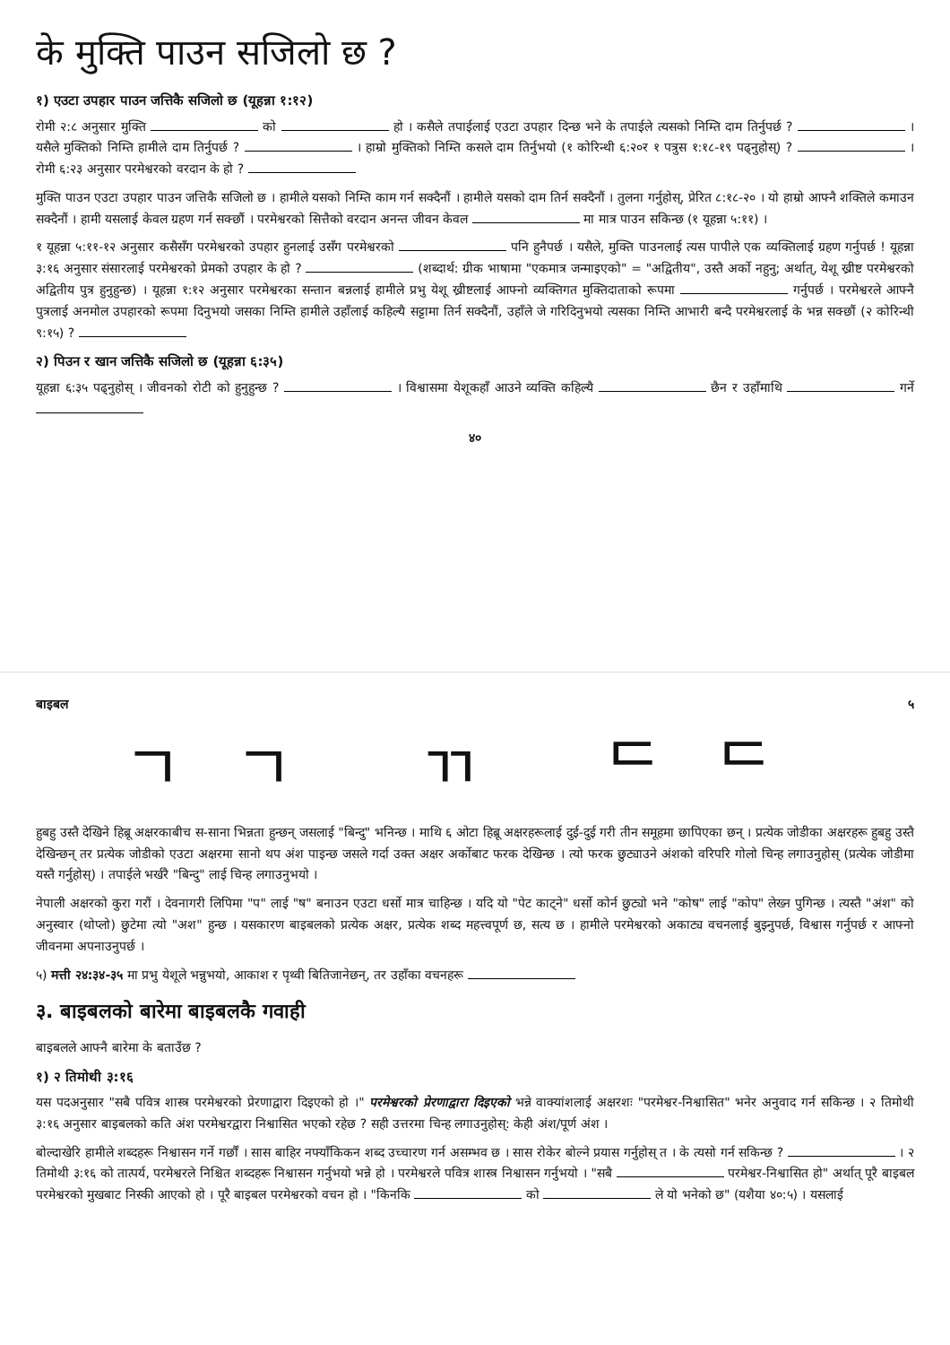के मुक्ति पाउन सजिलो छ ?
१) एउटा उपहार पाउन जत्तिकै सजिलो छ (यूहन्ना १:१२)
रोमी २:८ अनुसार मुक्ति को हो । कसैले तपाईलाई एउटा उपहार दिन्छ भने के तपाईले त्यसको निम्ति दाम तिर्नुपर्छ ? । यसैले मुक्तिको निम्ति हामीले दाम तिर्नुपर्छ ? । हाम्रो मुक्तिको निम्ति कसले दाम तिर्नुभयो (१ कोरिन्थी ६:२०र १ पत्रुस १:१८-१९ पढ्नुहोस्) ? । रोमी ६:२३ अनुसार परमेश्वरको वरदान के हो ?
मुक्ति पाउन एउटा उपहार पाउन जत्तिकै सजिलो छ । हामीले यसको निम्ति काम गर्न सक्दैनौं । हामीले यसको दाम तिर्न सक्दैनौं । तुलना गर्नुहोस्, प्रेरित ८:१८-२० । यो हाम्रो आफ्नै शक्तिले कमाउन सक्दैनौं । हामी यसलाई केवल ग्रहण गर्न सक्छौं । परमेश्वरको सित्तैको वरदान अनन्त जीवन केवल मा मात्र पाउन सकिन्छ (१ यूहन्ना ५:११) ।
१ यूहन्ना ५:११-१२ अनुसार कसैसँग परमेश्वरको उपहार हुनलाई उसँग परमेश्वरको पनि हुनैपर्छ । यसैले, मुक्ति पाउनलाई त्यस पापीले एक व्यक्तिलाई ग्रहण गर्नुपर्छ ! यूहन्ना ३:१६ अनुसार संसारलाई परमेश्वरको प्रेमको उपहार के हो ? (शब्दार्थ: ग्रीक भाषामा "एकमात्र जन्माइएको" = "अद्वितीय", उस्तै अर्को नहुनु; अर्थात्, येशू ख्रीष्ट परमेश्वरको अद्वितीय पुत्र हुनुहुन्छ) । यूहन्ना १:१२ अनुसार परमेश्वरका सन्तान बन्नलाई हामीले प्रभु येशू ख्रीष्टलाई आफ्नो व्यक्तिगत मुक्तिदाताको रूपमा गर्नुपर्छ । परमेश्वरले आफ्नै पुत्रलाई अनमोल उपहारको रूपमा दिनुभयो जसका निम्ति हामीले उहाँलाई कहिल्यै सट्टामा तिर्न सक्दैनौं, उहाँले जे गरिदिनुभयो त्यसका निम्ति आभारी बन्दै परमेश्वरलाई के भन्न सक्छौं (२ कोरिन्थी ९:१५) ?
२) पिउन र खान जत्तिकै सजिलो छ (यूहन्ना ६:३५)
यूहन्ना ६:३५ पढ्नुहोस् । जीवनको रोटी को हुनुहुन्छ ? । विश्वासमा येशूकहाँ आउने व्यक्ति कहिल्यै छैन र उहाँमाथि गर्ने
४०
बाइबल ५
ㄱㄱ ㄲ ᄃᄃ
हुबहु उस्तै देखिने हिब्रू अक्षरकाबीच स-साना भिन्नता हुन्छन् जसलाई "बिन्दु" भनिन्छ । माथि ६ ओटा हिब्रू अक्षरहरूलाई दुई-दुई गरी तीन समूहमा छापिएका छन् । प्रत्येक जोडीका अक्षरहरू हुबहु उस्तै देखिन्छन् तर प्रत्येक जोडीको एउटा अक्षरमा सानो थप अंश पाइन्छ जसले गर्दा उक्त अक्षर अर्कोबाट फरक देखिन्छ । त्यो फरक छुट्याउने अंशको वरिपरि गोलो चिन्ह लगाउनुहोस् (प्रत्येक जोडीमा यस्तै गर्नुहोस्) । तपाईले भर्खरै "बिन्दु" लाई चिन्ह लगाउनुभयो ।
नेपाली अक्षरको कुरा गरौं । देवनागरी लिपिमा "प" लाई "ष" बनाउन एउटा धर्सो मात्र चाहिन्छ । यदि यो "पेट काट्ने" धर्सो कोर्न छुट्यो भने "कोष" लाई "कोप" लेख्न पुगिन्छ । त्यस्तै "अंश" को अनुस्वार (थोप्लो) छुटेमा त्यो "अश" हुन्छ । यसकारण बाइबलको प्रत्येक अक्षर, प्रत्येक शब्द महत्त्वपूर्ण छ, सत्य छ । हामीले परमेश्वरको अकाट्य वचनलाई बुझ्नुपर्छ, विश्वास गर्नुपर्छ र आफ्नो जीवनमा अपनाउनुपर्छ ।
५) मत्ती २४:३४-३५ मा प्रभु येशूले भन्नुभयो, आकाश र पृथ्वी बितिजानेछन्, तर उहाँका वचनहरू
३. बाइबलको बारेमा बाइबलकै गवाही
बाइबलले आफ्नै बारेमा के बताउँछ ?
१) २ तिमोथी ३:१६
यस पदअनुसार "सबै पवित्र शास्त्र परमेश्वरको प्रेरणाद्वारा दिइएको हो ।" परमेश्वरको प्रेरणाद्वारा दिइएको भन्ने वाक्यांशलाई अक्षरशः "परमेश्वर-निश्वासित" भनेर अनुवाद गर्न सकिन्छ । २ तिमोथी ३:१६ अनुसार बाइबलको कति अंश परमेश्वरद्वारा निश्वासित भएको रहेछ ? सही उत्तरमा चिन्ह लगाउनुहोस्: केही अंश/पूर्ण अंश ।
बोल्दाखेरि हामीले शब्दहरू निश्वासन गर्ने गर्छौं । सास बाहिर नफ्याँकिकन शब्द उच्चारण गर्न असम्भव छ । सास रोकेर बोल्ने प्रयास गर्नुहोस् त । के त्यसो गर्न सकिन्छ ? । २ तिमोथी ३:१६ को तात्पर्य, परमेश्वरले निश्चित शब्दहरू निश्वासन गर्नुभयो भन्ने हो । परमेश्वरले पवित्र शास्त्र निश्वासन गर्नुभयो । "सबै परमेश्वर-निश्वासित हो" अर्थात् पूरै बाइबल परमेश्वरको मुखबाट निस्की आएको हो । पूरै बाइबल परमेश्वरको वचन हो । "किनकि को ले यो भनेको छ" (यशैया ४०:५) । यसलाई